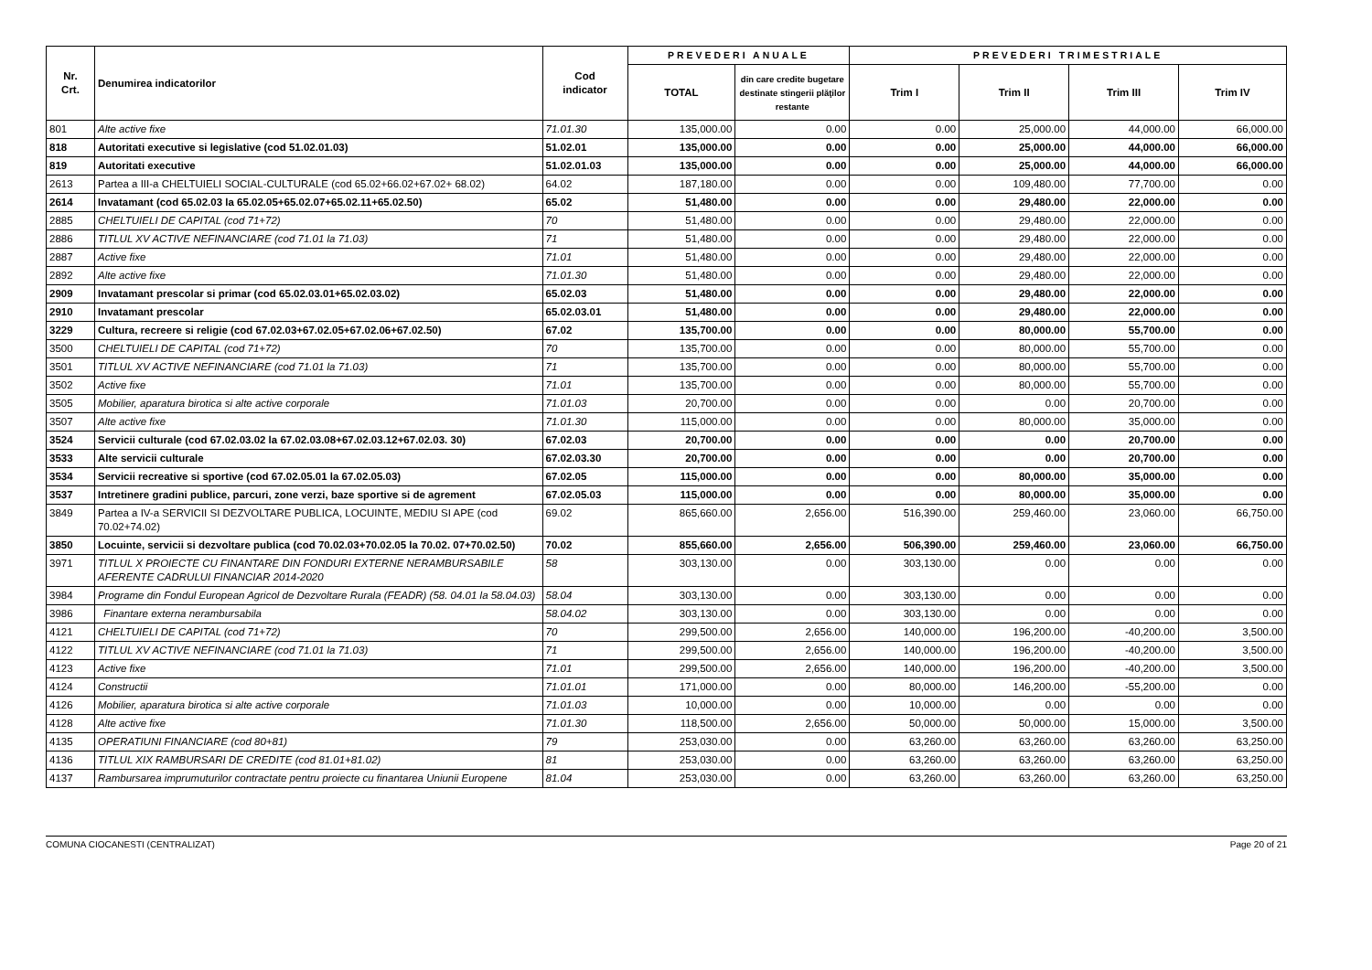| Nr. Crt. | Denumirea indicatorilor | Cod indicator | PREVEDERI ANUALE | | PREVEDERI TRIMESTRIALE | | | |
| --- | --- | --- | --- | --- | --- | --- | --- | --- |
| | | | TOTAL | din care credite bugetare destinate stingerii plăţilor restante | Trim I | Trim II | Trim III | Trim IV |
| 801 | Alte active fixe | 71.01.30 | 135,000.00 | 0.00 | 0.00 | 25,000.00 | 44,000.00 | 66,000.00 |
| 818 | Autoritati executive si legislative (cod 51.02.01.03) | 51.02.01 | 135,000.00 | 0.00 | 0.00 | 25,000.00 | 44,000.00 | 66,000.00 |
| 819 | Autoritati executive | 51.02.01.03 | 135,000.00 | 0.00 | 0.00 | 25,000.00 | 44,000.00 | 66,000.00 |
| 2613 | Partea a III-a CHELTUIELI SOCIAL-CULTURALE (cod 65.02+66.02+67.02+ 68.02) | 64.02 | 187,180.00 | 0.00 | 0.00 | 109,480.00 | 77,700.00 | 0.00 |
| 2614 | Invatamant (cod 65.02.03 la 65.02.05+65.02.07+65.02.11+65.02.50) | 65.02 | 51,480.00 | 0.00 | 0.00 | 29,480.00 | 22,000.00 | 0.00 |
| 2885 | CHELTUIELI DE CAPITAL (cod 71+72) | 70 | 51,480.00 | 0.00 | 0.00 | 29,480.00 | 22,000.00 | 0.00 |
| 2886 | TITLUL XV ACTIVE NEFINANCIARE (cod 71.01 la 71.03) | 71 | 51,480.00 | 0.00 | 0.00 | 29,480.00 | 22,000.00 | 0.00 |
| 2887 | Active fixe | 71.01 | 51,480.00 | 0.00 | 0.00 | 29,480.00 | 22,000.00 | 0.00 |
| 2892 | Alte active fixe | 71.01.30 | 51,480.00 | 0.00 | 0.00 | 29,480.00 | 22,000.00 | 0.00 |
| 2909 | Invatamant prescolar si primar (cod 65.02.03.01+65.02.03.02) | 65.02.03 | 51,480.00 | 0.00 | 0.00 | 29,480.00 | 22,000.00 | 0.00 |
| 2910 | Invatamant prescolar | 65.02.03.01 | 51,480.00 | 0.00 | 0.00 | 29,480.00 | 22,000.00 | 0.00 |
| 3229 | Cultura, recreere si religie (cod 67.02.03+67.02.05+67.02.06+67.02.50) | 67.02 | 135,700.00 | 0.00 | 0.00 | 80,000.00 | 55,700.00 | 0.00 |
| 3500 | CHELTUIELI DE CAPITAL (cod 71+72) | 70 | 135,700.00 | 0.00 | 0.00 | 80,000.00 | 55,700.00 | 0.00 |
| 3501 | TITLUL XV ACTIVE NEFINANCIARE (cod 71.01 la 71.03) | 71 | 135,700.00 | 0.00 | 0.00 | 80,000.00 | 55,700.00 | 0.00 |
| 3502 | Active fixe | 71.01 | 135,700.00 | 0.00 | 0.00 | 80,000.00 | 55,700.00 | 0.00 |
| 3505 | Mobilier, aparatura birotica si alte active corporale | 71.01.03 | 20,700.00 | 0.00 | 0.00 | 0.00 | 20,700.00 | 0.00 |
| 3507 | Alte active fixe | 71.01.30 | 115,000.00 | 0.00 | 0.00 | 80,000.00 | 35,000.00 | 0.00 |
| 3524 | Servicii culturale (cod 67.02.03.02 la 67.02.03.08+67.02.03.12+67.02.03. 30) | 67.02.03 | 20,700.00 | 0.00 | 0.00 | 0.00 | 20,700.00 | 0.00 |
| 3533 | Alte servicii culturale | 67.02.03.30 | 20,700.00 | 0.00 | 0.00 | 0.00 | 20,700.00 | 0.00 |
| 3534 | Servicii recreative si sportive (cod 67.02.05.01 la 67.02.05.03) | 67.02.05 | 115,000.00 | 0.00 | 0.00 | 80,000.00 | 35,000.00 | 0.00 |
| 3537 | Intretinere gradini publice, parcuri, zone verzi, baze sportive si de agrement | 67.02.05.03 | 115,000.00 | 0.00 | 0.00 | 80,000.00 | 35,000.00 | 0.00 |
| 3849 | Partea a IV-a SERVICII SI DEZVOLTARE PUBLICA, LOCUINTE, MEDIU SI APE (cod 70.02+74.02) | 69.02 | 865,660.00 | 2,656.00 | 516,390.00 | 259,460.00 | 23,060.00 | 66,750.00 |
| 3850 | Locuinte, servicii si dezvoltare publica (cod 70.02.03+70.02.05 la 70.02. 07+70.02.50) | 70.02 | 855,660.00 | 2,656.00 | 506,390.00 | 259,460.00 | 23,060.00 | 66,750.00 |
| 3971 | TITLUL X PROIECTE CU FINANTARE DIN FONDURI EXTERNE NERAMBURSABILE AFERENTE CADRULUI FINANCIAR 2014-2020 | 58 | 303,130.00 | 0.00 | 303,130.00 | 0.00 | 0.00 | 0.00 |
| 3984 | Programe din Fondul European Agricol de Dezvoltare Rurala (FEADR) (58. 04.01 la 58.04.03) | 58.04 | 303,130.00 | 0.00 | 303,130.00 | 0.00 | 0.00 | 0.00 |
| 3986 | Finantare externa nerambursabila | 58.04.02 | 303,130.00 | 0.00 | 303,130.00 | 0.00 | 0.00 | 0.00 |
| 4121 | CHELTUIELI DE CAPITAL (cod 71+72) | 70 | 299,500.00 | 2,656.00 | 140,000.00 | 196,200.00 | -40,200.00 | 3,500.00 |
| 4122 | TITLUL XV ACTIVE NEFINANCIARE (cod 71.01 la 71.03) | 71 | 299,500.00 | 2,656.00 | 140,000.00 | 196,200.00 | -40,200.00 | 3,500.00 |
| 4123 | Active fixe | 71.01 | 299,500.00 | 2,656.00 | 140,000.00 | 196,200.00 | -40,200.00 | 3,500.00 |
| 4124 | Constructii | 71.01.01 | 171,000.00 | 0.00 | 80,000.00 | 146,200.00 | -55,200.00 | 0.00 |
| 4126 | Mobilier, aparatura birotica si alte active corporale | 71.01.03 | 10,000.00 | 0.00 | 10,000.00 | 0.00 | 0.00 | 0.00 |
| 4128 | Alte active fixe | 71.01.30 | 118,500.00 | 2,656.00 | 50,000.00 | 50,000.00 | 15,000.00 | 3,500.00 |
| 4135 | OPERATIUNI FINANCIARE (cod 80+81) | 79 | 253,030.00 | 0.00 | 63,260.00 | 63,260.00 | 63,260.00 | 63,250.00 |
| 4136 | TITLUL XIX RAMBURSARI DE CREDITE (cod 81.01+81.02) | 81 | 253,030.00 | 0.00 | 63,260.00 | 63,260.00 | 63,260.00 | 63,250.00 |
| 4137 | Rambursarea imprumuturilor contractate pentru proiecte cu finantarea Uniunii Europene | 81.04 | 253,030.00 | 0.00 | 63,260.00 | 63,260.00 | 63,260.00 | 63,250.00 |
COMUNA CIOCANESTI (CENTRALIZAT) Page 20 of 21